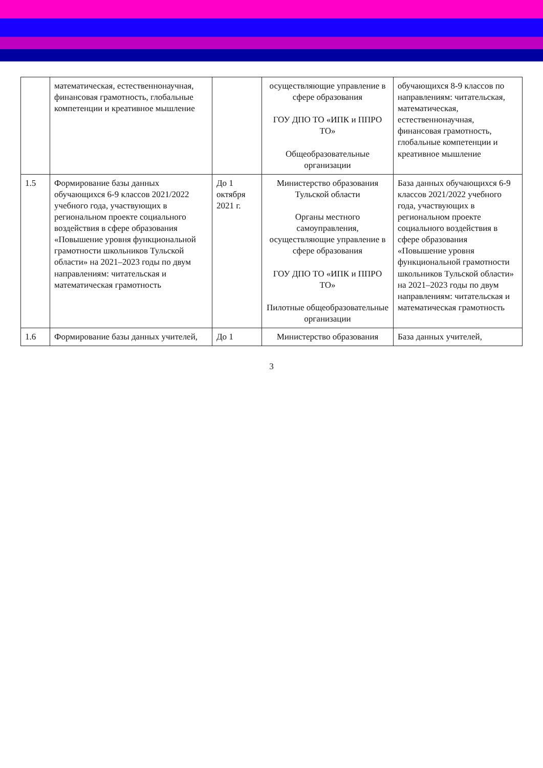| | математическая, естественнонаучная, финансовая грамотность, глобальные компетенции и креативное мышление | | осуществляющие управление в сфере образования ГОУ ДПО ТО «ИПК и ППРО ТО» Общеобразовательные организации | обучающихся 8-9 классов по направлениям: читательская, математическая, естественнонаучная, финансовая грамотность, глобальные компетенции и креативное мышление |
| 1.5 | Формирование базы данных обучающихся 6-9 классов 2021/2022 учебного года, участвующих в региональном проекте социального воздействия в сфере образования «Повышение уровня функциональной грамотности школьников Тульской области» на 2021–2023 годы по двум направлениям: читательская и математическая грамотность | До 1 октября 2021 г. | Министерство образования Тульской области Органы местного самоуправления, осуществляющие управление в сфере образования ГОУ ДПО ТО «ИПК и ППРО ТО» Пилотные общеобразовательные организации | База данных обучающихся 6-9 классов 2021/2022 учебного года, участвующих в региональном проекте социального воздействия в сфере образования «Повышение уровня функциональной грамотности школьников Тульской области» на 2021–2023 годы по двум направлениям: читательская и математическая грамотность |
| 1.6 | Формирование базы данных учителей, | До 1 | Министерство образования | База данных учителей, |
3